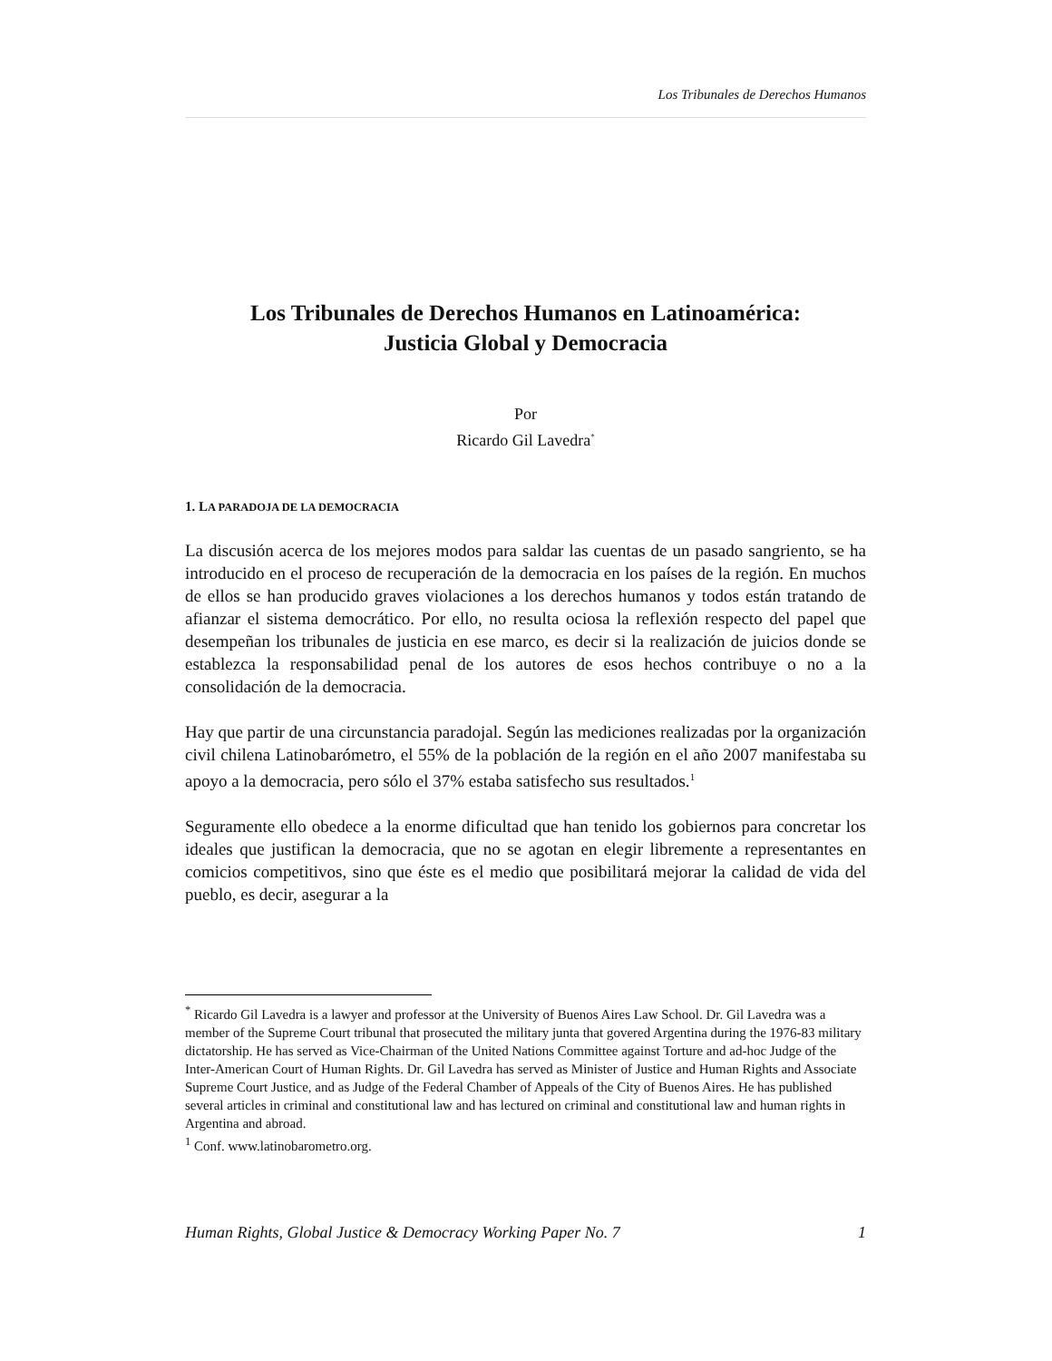Los Tribunales de Derechos Humanos
Los Tribunales de Derechos Humanos en Latinoamérica:
Justicia Global y Democracia
Por
Ricardo Gil Lavedra<sup>*</sup>
1. LA PARADOJA DE LA DEMOCRACIA
La discusión acerca de los mejores modos para saldar las cuentas de un pasado sangriento, se ha introducido en el proceso de recuperación de la democracia en los países de la región. En muchos de ellos se han producido graves violaciones a los derechos humanos y todos están tratando de afianzar el sistema democrático. Por ello, no resulta ociosa la reflexión respecto del papel que desempeñan los tribunales de justicia en ese marco, es decir si la realización de juicios donde se establezca la responsabilidad penal de los autores de esos hechos contribuye o no a la consolidación de la democracia.
Hay que partir de una circunstancia paradojal. Según las mediciones realizadas por la organización civil chilena Latinobarómetro, el 55% de la población de la región en el año 2007 manifestaba su apoyo a la democracia, pero sólo el 37% estaba satisfecho sus resultados.<sup>1</sup>
Seguramente ello obedece a la enorme dificultad que han tenido los gobiernos para concretar los ideales que justifican la democracia, que no se agotan en elegir libremente a representantes en comicios competitivos, sino que éste es el medio que posibilitará mejorar la calidad de vida del pueblo, es decir, asegurar a la
<sup>*</sup> Ricardo Gil Lavedra is a lawyer and professor at the University of Buenos Aires Law School. Dr. Gil Lavedra was a member of the Supreme Court tribunal that prosecuted the military junta that govered Argentina during the 1976-83 military dictatorship. He has served as Vice-Chairman of the United Nations Committee against Torture and ad-hoc Judge of the Inter-American Court of Human Rights. Dr. Gil Lavedra has served as Minister of Justice and Human Rights and Associate Supreme Court Justice, and as Judge of the Federal Chamber of Appeals of the City of Buenos Aires. He has published several articles in criminal and constitutional law and has lectured on criminal and constitutional law and human rights in Argentina and abroad.
<sup>1</sup> Conf. www.latinobarometro.org.
Human Rights, Global Justice & Democracy Working Paper No. 7 1